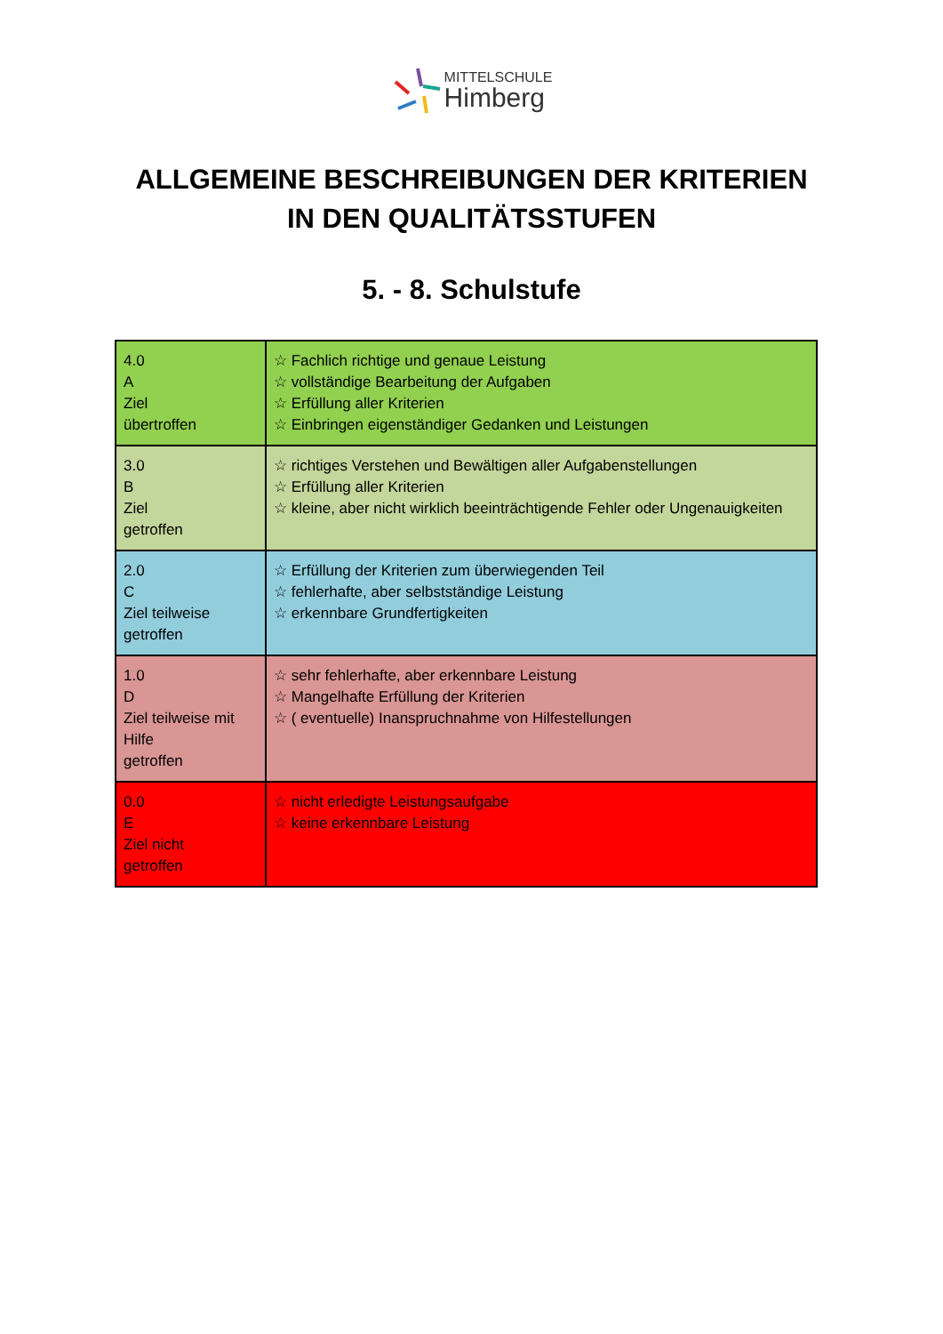MITTELSCHULE
Himberg
ALLGEMEINE BESCHREIBUNGEN DER KRITERIEN
IN DEN QUALITÄTSSTUFEN
5. - 8. Schulstufe
| 4.0 A Ziel übertroffen | ☆ Fachlich richtige und genaue Leistung ☆ vollständige Bearbeitung der Aufgaben ☆ Erfüllung aller Kriterien ☆ Einbringen eigenständiger Gedanken und Leistungen |
| 3.0 B Ziel getroffen | ☆ richtiges Verstehen und Bewältigen aller Aufgabenstellungen ☆ Erfüllung aller Kriterien ☆ kleine, aber nicht wirklich beeinträchtigende Fehler oder Ungenauigkeiten |
| 2.0 C Ziel teilweise getroffen | ☆ Erfüllung der Kriterien zum überwiegenden Teil ☆ fehlerhafte, aber selbstständige Leistung ☆ erkennbare Grundfertigkeiten |
| 1.0 D Ziel teilweise mit Hilfe getroffen | ☆ sehr fehlerhafte, aber erkennbare Leistung ☆ Mangelhafte Erfüllung der Kriterien ☆ ( eventuelle) Inanspruchnahme von Hilfestellungen |
| 0.0 E Ziel nicht getroffen | ☆ nicht erledigte Leistungsaufgabe ☆ keine erkennbare Leistung |